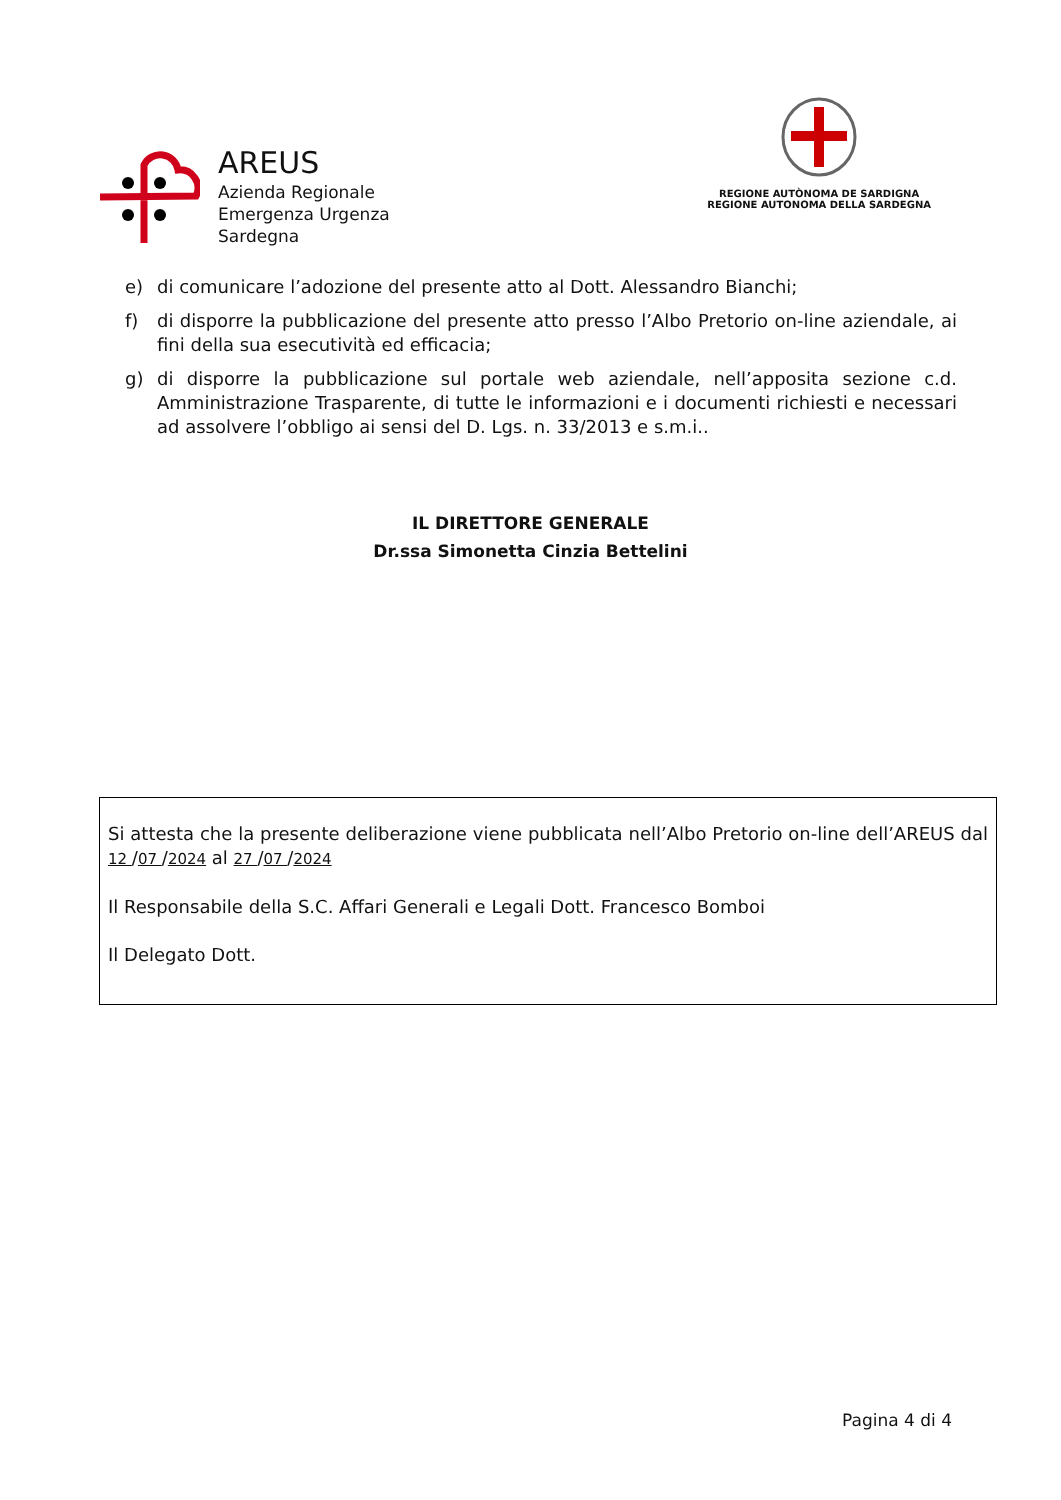AREUS
Azienda Regionale
Emergenza Urgenza
Sardegna
REGIONE AUTÒNOMA DE SARDIGNA
REGIONE AUTONOMA DELLA SARDEGNA
e) di comunicare l’adozione del presente atto al Dott. Alessandro Bianchi;
f) di disporre la pubblicazione del presente atto presso l’Albo Pretorio on-line aziendale, ai fini della sua esecutività ed efficacia;
g) di disporre la pubblicazione sul portale web aziendale, nell’apposita sezione c.d. Amministrazione Trasparente, di tutte le informazioni e i documenti richiesti e necessari ad assolvere l’obbligo ai sensi del D. Lgs. n. 33/2013 e s.m.i..
IL DIRETTORE GENERALE
Dr.ssa Simonetta Cinzia Bettelini
Si attesta che la presente deliberazione viene pubblicata nell’Albo Pretorio on-line dell’AREUS dal 12 /07 /2024 al 27 /07 /2024
Il Responsabile della S.C. Affari Generali e Legali Dott. Francesco Bomboi
Il Delegato Dott.
Pagina 4 di 4